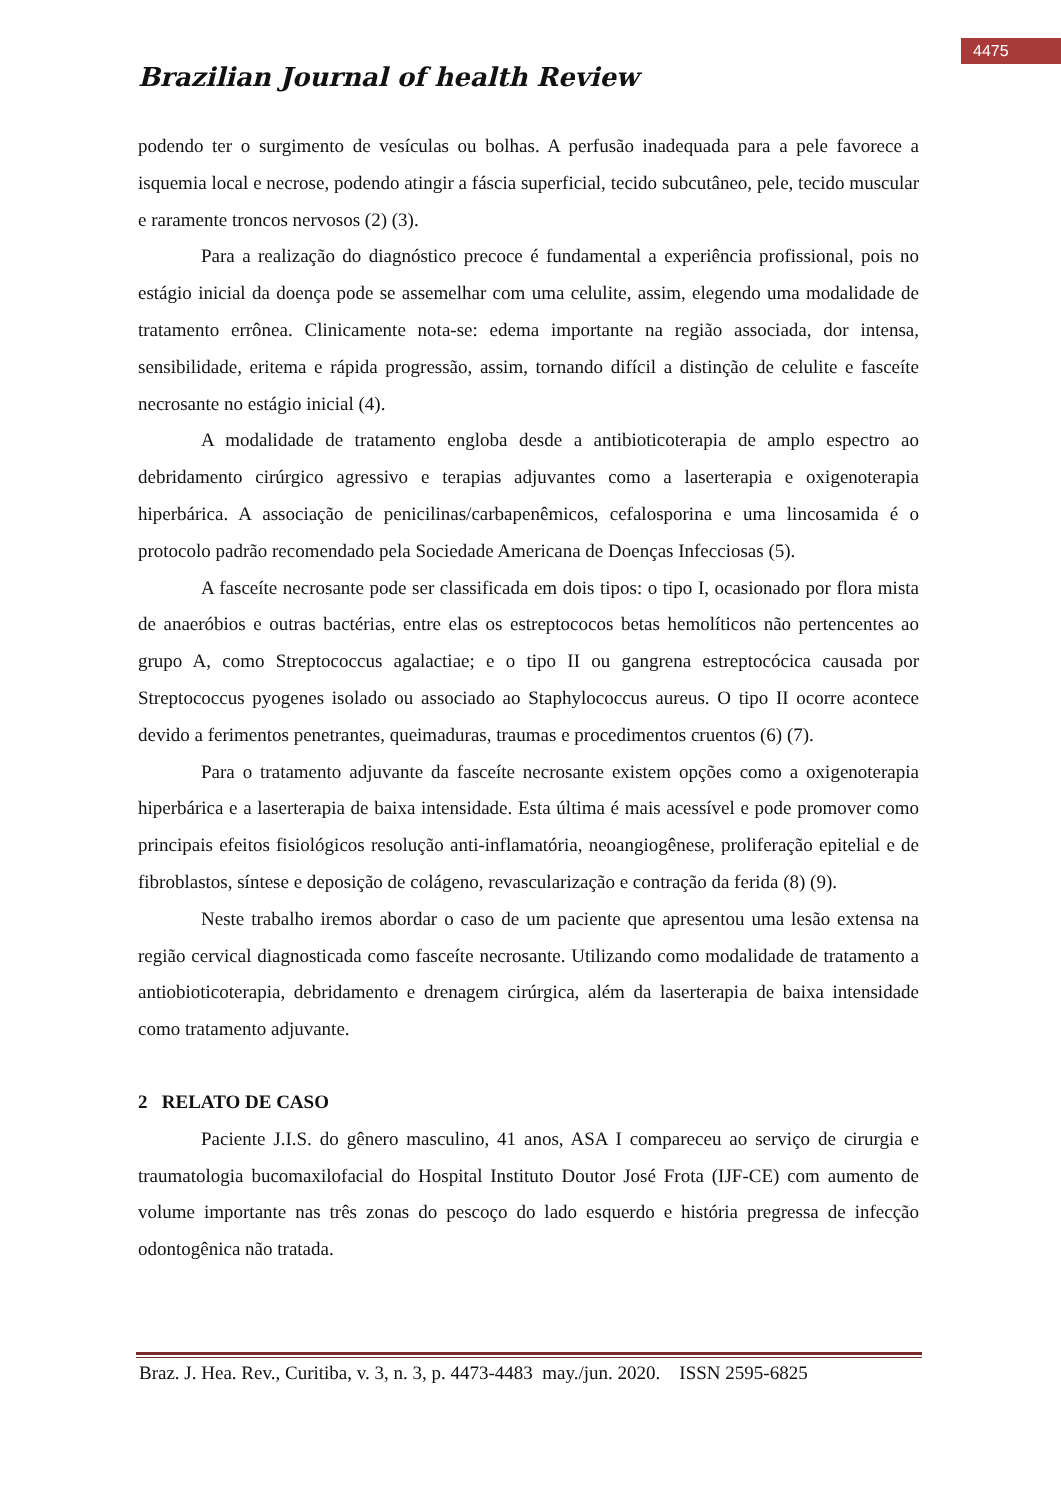4475
Brazilian Journal of health Review
podendo ter o surgimento de vesículas ou bolhas. A perfusão inadequada para a pele favorece a isquemia local e necrose, podendo atingir a fáscia superficial, tecido subcutâneo, pele, tecido muscular e raramente troncos nervosos (2) (3).
Para a realização do diagnóstico precoce é fundamental a experiência profissional, pois no estágio inicial da doença pode se assemelhar com uma celulite, assim, elegendo uma modalidade de tratamento errônea. Clinicamente nota-se: edema importante na região associada, dor intensa, sensibilidade, eritema e rápida progressão, assim, tornando difícil a distinção de celulite e fasceíte necrosante no estágio inicial (4).
A modalidade de tratamento engloba desde a antibioticoterapia de amplo espectro ao debridamento cirúrgico agressivo e terapias adjuvantes como a laserterapia e oxigenoterapia hiperbárica. A associação de penicilinas/carbapenêmicos, cefalosporina e uma lincosamida é o protocolo padrão recomendado pela Sociedade Americana de Doenças Infecciosas (5).
A fasceíte necrosante pode ser classificada em dois tipos: o tipo I, ocasionado por flora mista de anaeróbios e outras bactérias, entre elas os estreptococos betas hemolíticos não pertencentes ao grupo A, como Streptococcus agalactiae; e o tipo II ou gangrena estreptocócica causada por Streptococcus pyogenes isolado ou associado ao Staphylococcus aureus. O tipo II ocorre acontece devido a ferimentos penetrantes, queimaduras, traumas e procedimentos cruentos (6) (7).
Para o tratamento adjuvante da fasceíte necrosante existem opções como a oxigenoterapia hiperbárica e a laserterapia de baixa intensidade. Esta última é mais acessível e pode promover como principais efeitos fisiológicos resolução anti-inflamatória, neoangiogênese, proliferação epitelial e de fibroblastos, síntese e deposição de colágeno, revascularização e contração da ferida (8) (9).
Neste trabalho iremos abordar o caso de um paciente que apresentou uma lesão extensa na região cervical diagnosticada como fasceíte necrosante. Utilizando como modalidade de tratamento a antiobioticoterapia, debridamento e drenagem cirúrgica, além da laserterapia de baixa intensidade como tratamento adjuvante.
2 RELATO DE CASO
Paciente J.I.S. do gênero masculino, 41 anos, ASA I compareceu ao serviço de cirurgia e traumatologia bucomaxilofacial do Hospital Instituto Doutor José Frota (IJF-CE) com aumento de volume importante nas três zonas do pescoço do lado esquerdo e história pregressa de infecção odontogênica não tratada.
Braz. J. Hea. Rev., Curitiba, v. 3, n. 3, p. 4473-4483 may./jun. 2020. ISSN 2595-6825